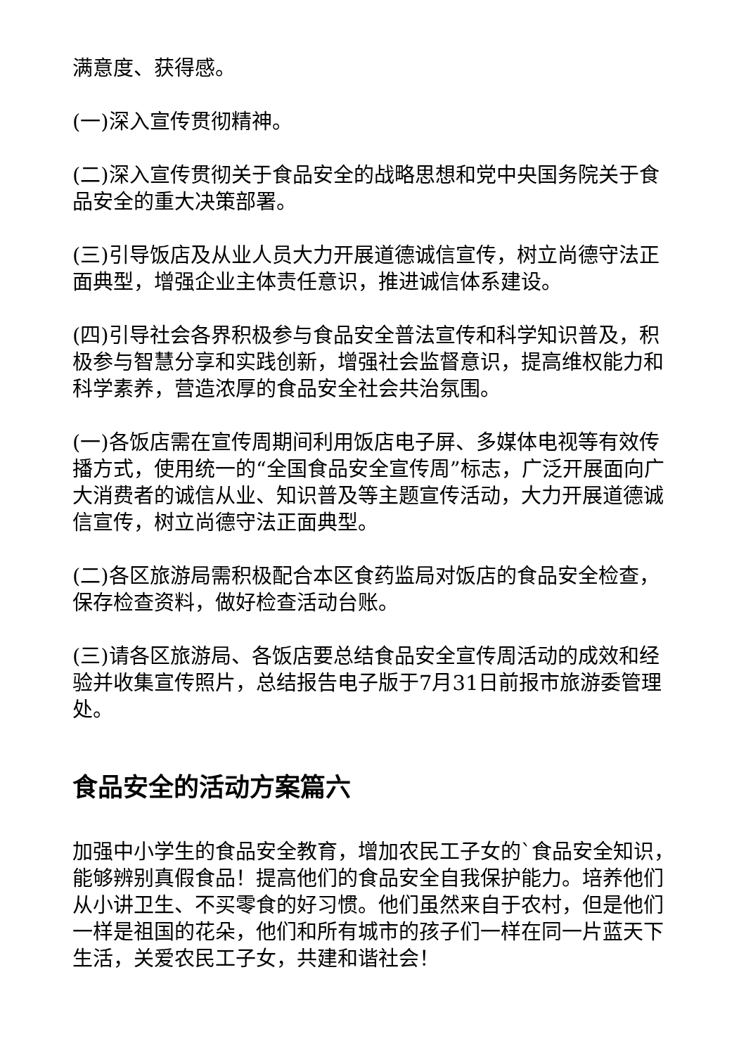满意度、获得感。
(一)深入宣传贯彻精神。
(二)深入宣传贯彻关于食品安全的战略思想和党中央国务院关于食品安全的重大决策部署。
(三)引导饭店及从业人员大力开展道德诚信宣传，树立尚德守法正面典型，增强企业主体责任意识，推进诚信体系建设。
(四)引导社会各界积极参与食品安全普法宣传和科学知识普及，积极参与智慧分享和实践创新，增强社会监督意识，提高维权能力和科学素养，营造浓厚的食品安全社会共治氛围。
(一)各饭店需在宣传周期间利用饭店电子屏、多媒体电视等有效传播方式，使用统一的“全国食品安全宣传周”标志，广泛开展面向广大消费者的诚信从业、知识普及等主题宣传活动，大力开展道德诚信宣传，树立尚德守法正面典型。
(二)各区旅游局需积极配合本区食药监局对饭店的食品安全检查，保存检查资料，做好检查活动台账。
(三)请各区旅游局、各饭店要总结食品安全宣传周活动的成效和经验并收集宣传照片，总结报告电子版于7月31日前报市旅游委管理处。
食品安全的活动方案篇六
加强中小学生的食品安全教育，增加农民工子女的`食品安全知识，能够辨别真假食品！提高他们的食品安全自我保护能力。培养他们从小讲卫生、不买零食的好习惯。他们虽然来自于农村，但是他们一样是祖国的花朵，他们和所有城市的孩子们一样在同一片蓝天下生活，关爱农民工子女，共建和谐社会！